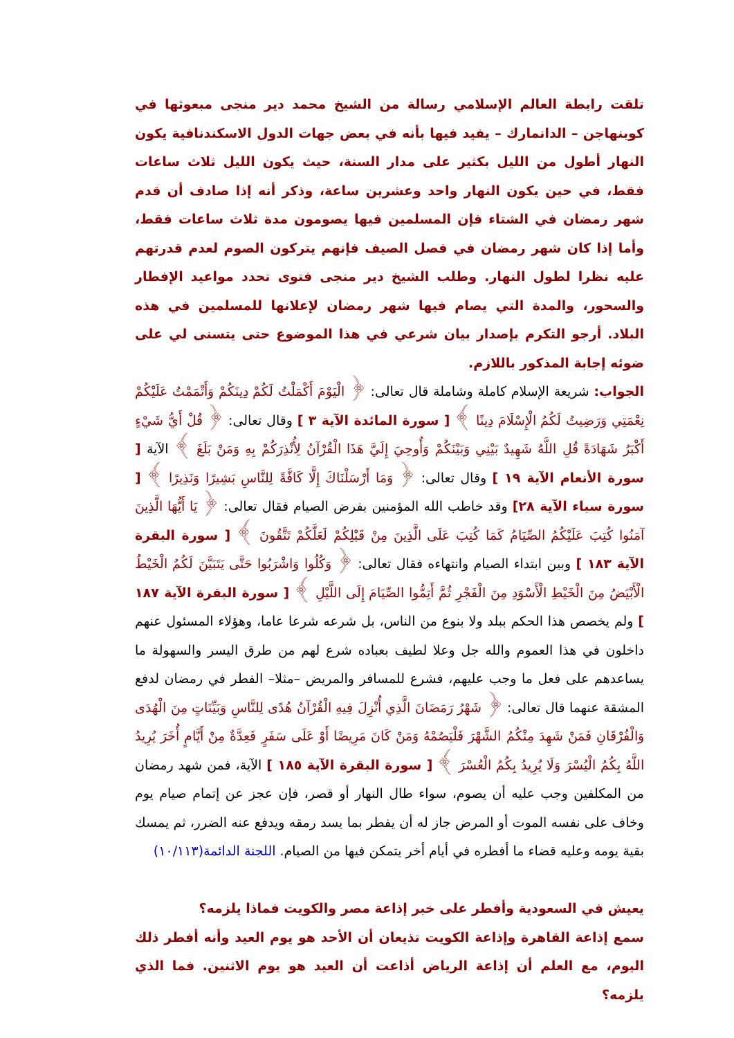تلقت رابطة العالم الإسلامي رسالة من الشيخ محمد دير منجى مبعوثها في كوبنهاجن – الدانمارك – يفيد فيها بأنه في بعض جهات الدول الاسكندنافية يكون النهار أطول من الليل بكثير على مدار السنة، حيث يكون الليل ثلاث ساعات فقط، في حين يكون النهار واحد وعشرين ساعة، وذكر أنه إذا صادف أن قدم شهر رمضان في الشتاء فإن المسلمين فيها يصومون مدة ثلاث ساعات فقط، وأما إذا كان شهر رمضان في فصل الصيف فإنهم يتركون الصوم لعدم قدرتهم عليه نظرا لطول النهار. وطلب الشيخ دير منجى فتوى تحدد مواعيد الإفطار والسحور، والمدة التي يصام فيها شهر رمضان لإعلانها للمسلمين في هذه البلاد. أرجو التكرم بإصدار بيان شرعي في هذا الموضوع حتى يتسنى لي على ضوئه إجابة المذكور باللازم.
الجواب: شريعة الإسلام كاملة وشاملة قال تعالى: ﴿ الْيَوْمَ أَكْمَلْتُ لَكُمْ دِينَكُمْ وَأَتْمَمْتُ عَلَيْكُمْ نِعْمَتِي وَرَضِيتُ لَكُمُ الْإِسْلَامَ دِينًا ﴾ [ سورة المائدة الآية ٣ ] وقال تعالى: ﴿ قُلْ أَيُّ شَيْءٍ أَكْبَرُ شَهَادَةً قُلِ اللَّهُ شَهِيدٌ بَيْنِي وَبَيْنَكُمْ وَأُوحِيَ إِلَيَّ هَذَا الْقُرْآنُ لِأُنْذِرَكُمْ بِهِ وَمَنْ بَلَغَ ﴾ الآية [ سورة الأنعام الآية ١٩ ] وقال تعالى: ﴿ وَمَا أَرْسَلْنَاكَ إِلَّا كَافَّةً لِلنَّاسِ بَشِيرًا وَنَذِيرًا ﴾ [ سورة سباء الآية ٢٨] وقد خاطب الله المؤمنين بفرض الصيام فقال تعالى: ﴿ يَا أَيُّهَا الَّذِينَ آمَنُوا كُتِبَ عَلَيْكُمُ الصِّيَامُ كَمَا كُتِبَ عَلَى الَّذِينَ مِنْ قَبْلِكُمْ لَعَلَّكُمْ تَتَّقُونَ ﴾ [ سورة البقرة الآية ١٨٣ ] وبين ابتداء الصيام وانتهاءه فقال تعالى: ﴿ وَكُلُوا وَاشْرَبُوا حَتَّى يَتَبَيَّنَ لَكُمُ الْخَيْطُ الْأَبْيَضُ مِنَ الْخَيْطِ الْأَسْوَدِ مِنَ الْفَجْرِ ثُمَّ أَتِمُّوا الصِّيَامَ إِلَى اللَّيْلِ ﴾ [ سورة البقرة الآية ١٨٧ ] ولم يخصص هذا الحكم ببلد ولا بنوع من الناس، بل شرعه شرعا عاما، وهؤلاء المسئول عنهم داخلون في هذا العموم والله جل وعلا لطيف بعباده شرع لهم من طرق اليسر والسهولة ما يساعدهم على فعل ما وجب عليهم، فشرع للمسافر والمريض –مثلا– الفطر في رمضان لدفع المشقة عنهما قال تعالى: ﴿ شَهْرُ رَمَضَانَ الَّذِي أُنْزِلَ فِيهِ الْقُرْآنُ هُدًى لِلنَّاسِ وَبَيِّنَاتٍ مِنَ الْهُدَى وَالْفُرْقَانِ فَمَنْ شَهِدَ مِنْكُمُ الشَّهْرَ فَلْيَصُمْهُ وَمَنْ كَانَ مَرِيضًا أَوْ عَلَى سَفَرٍ فَعِدَّةٌ مِنْ أَيَّامٍ أُخَرَ يُرِيدُ اللَّهُ بِكُمُ الْيُسْرَ وَلَا يُرِيدُ بِكُمُ الْعُسْرَ ﴾ [ سورة البقرة الآية ١٨٥ ] الآية، فمن شهد رمضان من المكلفين وجب عليه أن يصوم، سواء طال النهار أو قصر، فإن عجز عن إتمام صيام يوم وخاف على نفسه الموت أو المرض جاز له أن يفطر بما يسد رمقه ويدفع عنه الضرر، ثم يمسك بقية يومه وعليه قضاء ما أفطره في أيام أخر يتمكن فيها من الصيام. اللجنة الدائمة(١٠/١١٣)
يعيش في السعودية وأفطر على خبر إذاعة مصر والكويت فماذا يلزمه؟
سمع إذاعة القاهرة وإذاعة الكويت تذيعان أن الأحد هو يوم العيد وأنه أفطر ذلك اليوم، مع العلم أن إذاعة الرياض أذاعت أن العيد هو يوم الاثنين. فما الذي يلزمه؟